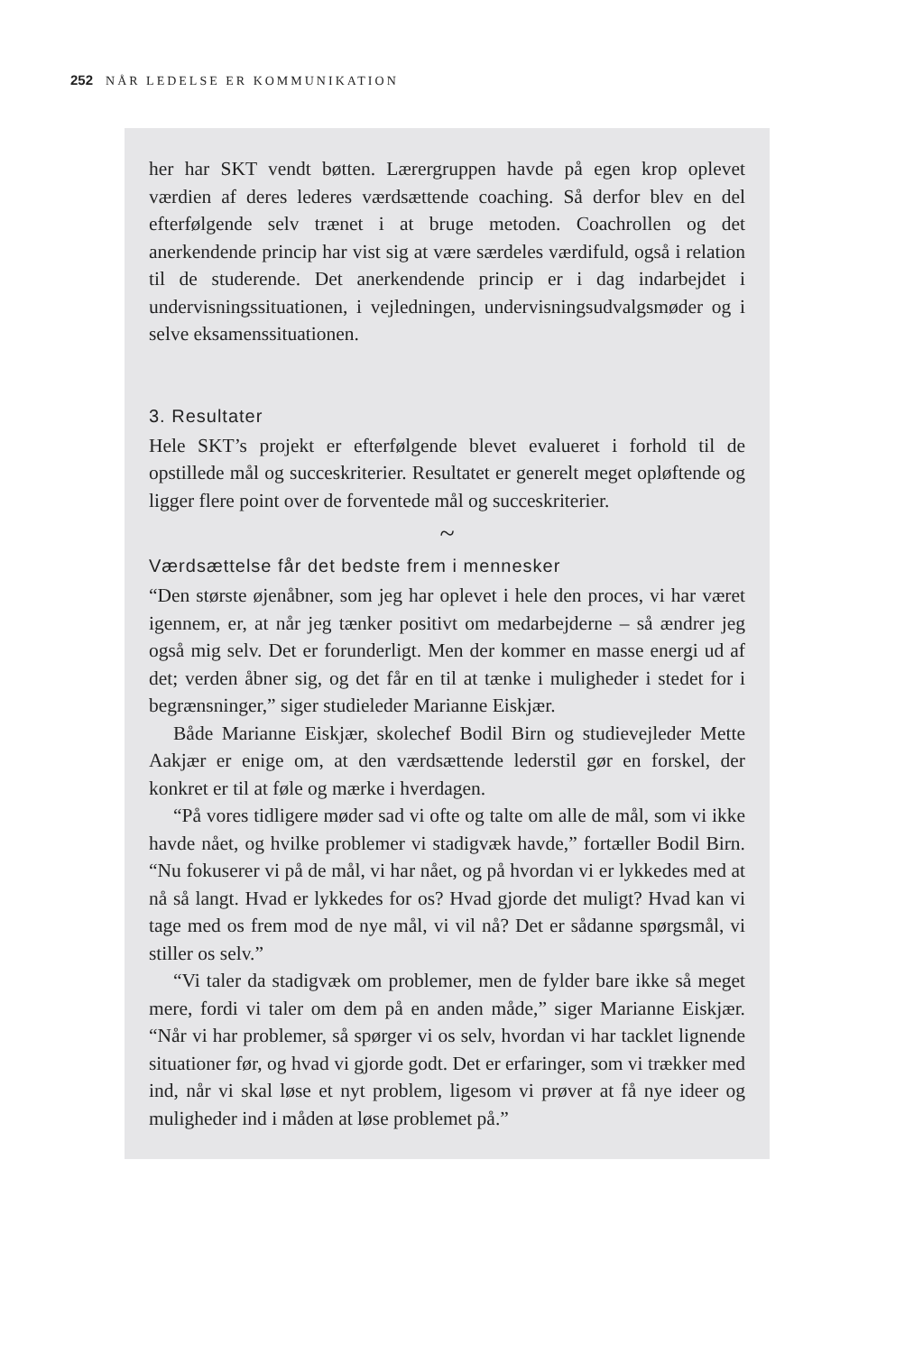252 NÅR LEDELSE ER KOMMUNIKATION
her har SKT vendt bøtten. Lærergruppen havde på egen krop oplevet værdien af deres lederes værdsættende coaching. Så derfor blev en del efterfølgende selv trænet i at bruge metoden. Coachrollen og det anerkendende princip har vist sig at være særdeles værdifuld, også i relation til de studerende. Det anerkendende princip er i dag indarbejdet i undervisningssituationen, i vejledningen, undervisningsudvalgsmøder og i selve eksamenssituationen.
3. Resultater
Hele SKT’s projekt er efterfølgende blevet evalueret i forhold til de opstillede mål og succeskriterier. Resultatet er generelt meget opløftende og ligger flere point over de forventede mål og succeskriterier.
~
Værdsættelse får det bedste frem i mennesker
“Den største øjenåbner, som jeg har oplevet i hele den proces, vi har været igennem, er, at når jeg tænker positivt om medarbejderne – så ændrer jeg også mig selv. Det er forunderligt. Men der kommer en masse energi ud af det; verden åbner sig, og det får en til at tænke i muligheder i stedet for i begrænsninger,” siger studieleder Marianne Eiskjær.
Både Marianne Eiskjær, skolechef Bodil Birn og studievejleder Mette Aakjær er enige om, at den værdsættende lederstil gør en forskel, der konkret er til at føle og mærke i hverdagen.
“På vores tidligere møder sad vi ofte og talte om alle de mål, som vi ikke havde nået, og hvilke problemer vi stadigvæk havde,” fortæller Bodil Birn. “Nu fokuserer vi på de mål, vi har nået, og på hvordan vi er lykkedes med at nå så langt. Hvad er lykkedes for os? Hvad gjorde det muligt? Hvad kan vi tage med os frem mod de nye mål, vi vil nå? Det er sådanne spørgsmål, vi stiller os selv.”
“Vi taler da stadigvæk om problemer, men de fylder bare ikke så meget mere, fordi vi taler om dem på en anden måde,” siger Marianne Eiskjær. “Når vi har problemer, så spørger vi os selv, hvordan vi har tacklet lignende situationer før, og hvad vi gjorde godt. Det er erfaringer, som vi trækker med ind, når vi skal løse et nyt problem, ligesom vi prøver at få nye ideer og muligheder ind i måden at løse problemet på.”